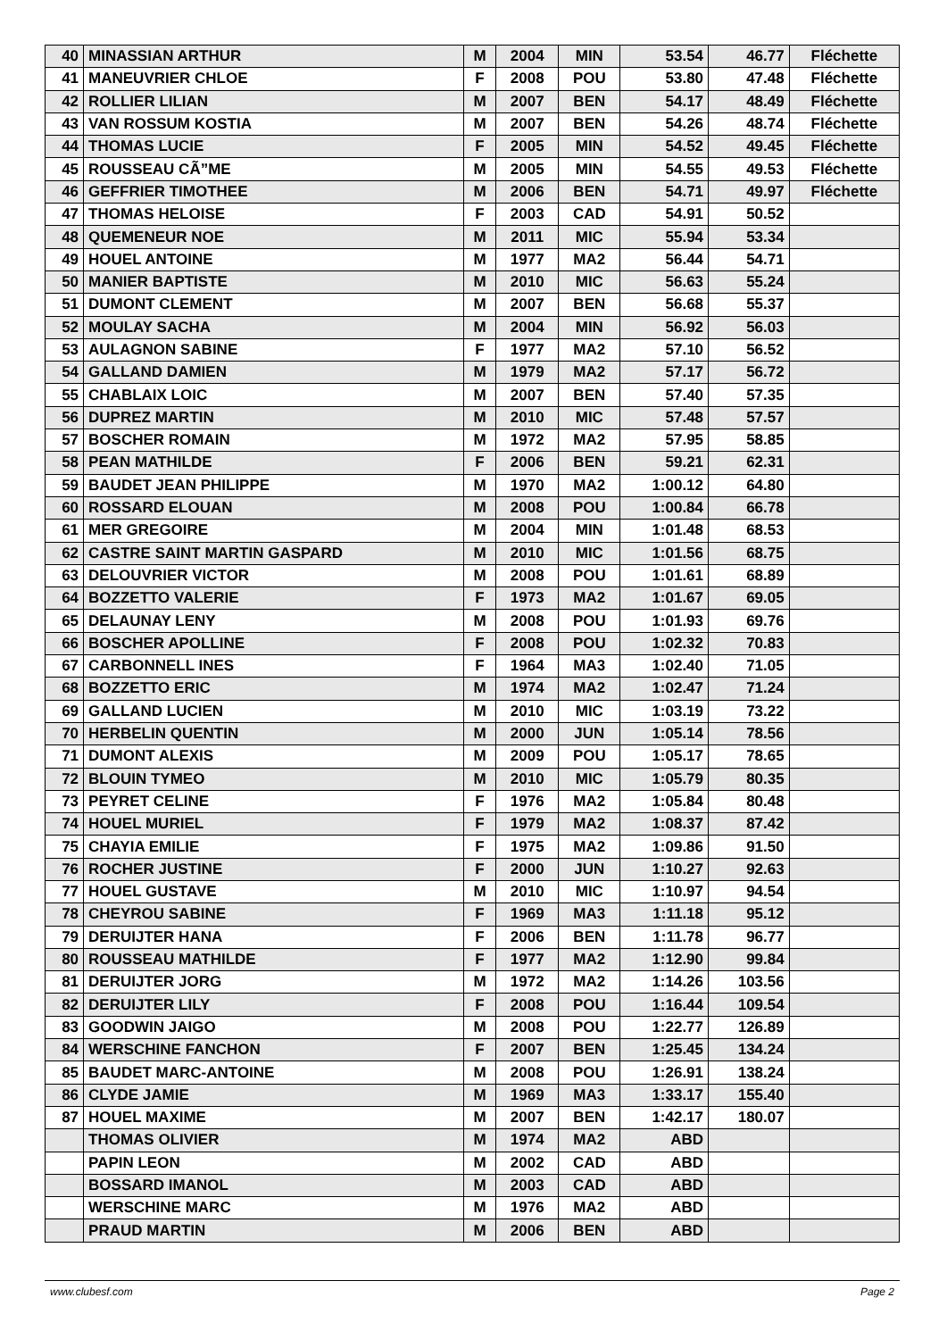| 40 | MINASSIAN ARTHUR | M | 2004 | MIN | 53.54 | 46.77 | Fléchette |
| 41 | MANEUVRIER CHLOE | F | 2008 | POU | 53.80 | 47.48 | Fléchette |
| 42 | ROLLIER LILIAN | M | 2007 | BEN | 54.17 | 48.49 | Fléchette |
| 43 | VAN ROSSUM KOSTIA | M | 2007 | BEN | 54.26 | 48.74 | Fléchette |
| 44 | THOMAS LUCIE | F | 2005 | MIN | 54.52 | 49.45 | Fléchette |
| 45 | ROUSSEAU CÃ”ME | M | 2005 | MIN | 54.55 | 49.53 | Fléchette |
| 46 | GEFFRIER TIMOTHEE | M | 2006 | BEN | 54.71 | 49.97 | Fléchette |
| 47 | THOMAS HELOISE | F | 2003 | CAD | 54.91 | 50.52 | |
| 48 | QUEMENEUR NOE | M | 2011 | MIC | 55.94 | 53.34 | |
| 49 | HOUEL ANTOINE | M | 1977 | MA2 | 56.44 | 54.71 | |
| 50 | MANIER BAPTISTE | M | 2010 | MIC | 56.63 | 55.24 | |
| 51 | DUMONT CLEMENT | M | 2007 | BEN | 56.68 | 55.37 | |
| 52 | MOULAY SACHA | M | 2004 | MIN | 56.92 | 56.03 | |
| 53 | AULAGNON SABINE | F | 1977 | MA2 | 57.10 | 56.52 | |
| 54 | GALLAND DAMIEN | M | 1979 | MA2 | 57.17 | 56.72 | |
| 55 | CHABLAIX LOIC | M | 2007 | BEN | 57.40 | 57.35 | |
| 56 | DUPREZ MARTIN | M | 2010 | MIC | 57.48 | 57.57 | |
| 57 | BOSCHER ROMAIN | M | 1972 | MA2 | 57.95 | 58.85 | |
| 58 | PEAN MATHILDE | F | 2006 | BEN | 59.21 | 62.31 | |
| 59 | BAUDET JEAN PHILIPPE | M | 1970 | MA2 | 1:00.12 | 64.80 | |
| 60 | ROSSARD ELOUAN | M | 2008 | POU | 1:00.84 | 66.78 | |
| 61 | MER GREGOIRE | M | 2004 | MIN | 1:01.48 | 68.53 | |
| 62 | CASTRE SAINT MARTIN GASPARD | M | 2010 | MIC | 1:01.56 | 68.75 | |
| 63 | DELOUVRIER VICTOR | M | 2008 | POU | 1:01.61 | 68.89 | |
| 64 | BOZZETTO VALERIE | F | 1973 | MA2 | 1:01.67 | 69.05 | |
| 65 | DELAUNAY LENY | M | 2008 | POU | 1:01.93 | 69.76 | |
| 66 | BOSCHER APOLLINE | F | 2008 | POU | 1:02.32 | 70.83 | |
| 67 | CARBONNELL INES | F | 1964 | MA3 | 1:02.40 | 71.05 | |
| 68 | BOZZETTO ERIC | M | 1974 | MA2 | 1:02.47 | 71.24 | |
| 69 | GALLAND LUCIEN | M | 2010 | MIC | 1:03.19 | 73.22 | |
| 70 | HERBELIN QUENTIN | M | 2000 | JUN | 1:05.14 | 78.56 | |
| 71 | DUMONT ALEXIS | M | 2009 | POU | 1:05.17 | 78.65 | |
| 72 | BLOUIN TYMEO | M | 2010 | MIC | 1:05.79 | 80.35 | |
| 73 | PEYRET CELINE | F | 1976 | MA2 | 1:05.84 | 80.48 | |
| 74 | HOUEL MURIEL | F | 1979 | MA2 | 1:08.37 | 87.42 | |
| 75 | CHAYIA EMILIE | F | 1975 | MA2 | 1:09.86 | 91.50 | |
| 76 | ROCHER JUSTINE | F | 2000 | JUN | 1:10.27 | 92.63 | |
| 77 | HOUEL GUSTAVE | M | 2010 | MIC | 1:10.97 | 94.54 | |
| 78 | CHEYROU SABINE | F | 1969 | MA3 | 1:11.18 | 95.12 | |
| 79 | DERUIJTER HANA | F | 2006 | BEN | 1:11.78 | 96.77 | |
| 80 | ROUSSEAU MATHILDE | F | 1977 | MA2 | 1:12.90 | 99.84 | |
| 81 | DERUIJTER JORG | M | 1972 | MA2 | 1:14.26 | 103.56 | |
| 82 | DERUIJTER LILY | F | 2008 | POU | 1:16.44 | 109.54 | |
| 83 | GOODWIN JAIGO | M | 2008 | POU | 1:22.77 | 126.89 | |
| 84 | WERSCHINE FANCHON | F | 2007 | BEN | 1:25.45 | 134.24 | |
| 85 | BAUDET MARC-ANTOINE | M | 2008 | POU | 1:26.91 | 138.24 | |
| 86 | CLYDE JAMIE | M | 1969 | MA3 | 1:33.17 | 155.40 | |
| 87 | HOUEL MAXIME | M | 2007 | BEN | 1:42.17 | 180.07 | |
| | THOMAS OLIVIER | M | 1974 | MA2 | ABD | | |
| | PAPIN LEON | M | 2002 | CAD | ABD | | |
| | BOSSARD IMANOL | M | 2003 | CAD | ABD | | |
| | WERSCHINE MARC | M | 1976 | MA2 | ABD | | |
| | PRAUD MARTIN | M | 2006 | BEN | ABD | | |
www.clubesf.com Page 2